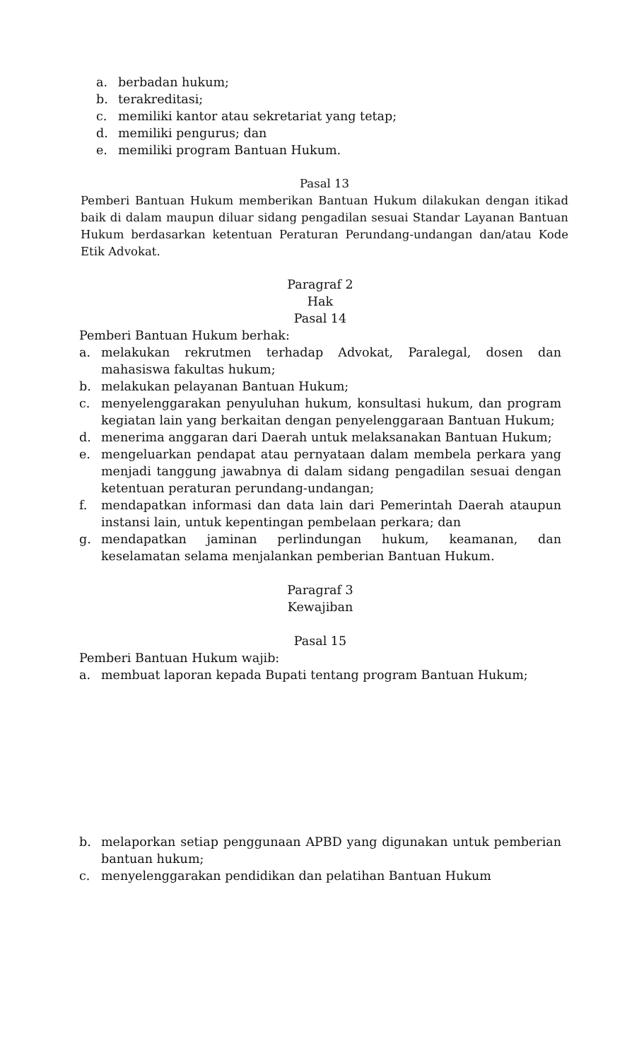a. berbadan hukum;
b. terakreditasi;
c. memiliki kantor atau sekretariat yang tetap;
d. memiliki pengurus; dan
e. memiliki program Bantuan Hukum.
Pasal 13
Pemberi Bantuan Hukum memberikan Bantuan Hukum dilakukan dengan itikad baik di dalam maupun diluar sidang pengadilan sesuai Standar Layanan Bantuan Hukum berdasarkan ketentuan Peraturan Perundang-undangan dan/atau Kode Etik Advokat.
Paragraf 2
Hak
Pasal 14
Pemberi Bantuan Hukum berhak:
a. melakukan rekrutmen terhadap Advokat, Paralegal, dosen dan mahasiswa fakultas hukum;
b. melakukan pelayanan Bantuan Hukum;
c. menyelenggarakan penyuluhan hukum, konsultasi hukum, dan program kegiatan lain yang berkaitan dengan penyelenggaraan Bantuan Hukum;
d. menerima anggaran dari Daerah untuk melaksanakan Bantuan Hukum;
e. mengeluarkan pendapat atau pernyataan dalam membela perkara yang menjadi tanggung jawabnya di dalam sidang pengadilan sesuai dengan ketentuan peraturan perundang-undangan;
f. mendapatkan informasi dan data lain dari Pemerintah Daerah ataupun instansi lain, untuk kepentingan pembelaan perkara; dan
g. mendapatkan jaminan perlindungan hukum, keamanan, dan keselamatan selama menjalankan pemberian Bantuan Hukum.
Paragraf 3
Kewajiban
Pasal 15
Pemberi Bantuan Hukum wajib:
a. membuat laporan kepada Bupati tentang program Bantuan Hukum;
b. melaporkan setiap penggunaan APBD yang digunakan untuk pemberian bantuan hukum;
c. menyelenggarakan pendidikan dan pelatihan Bantuan Hukum